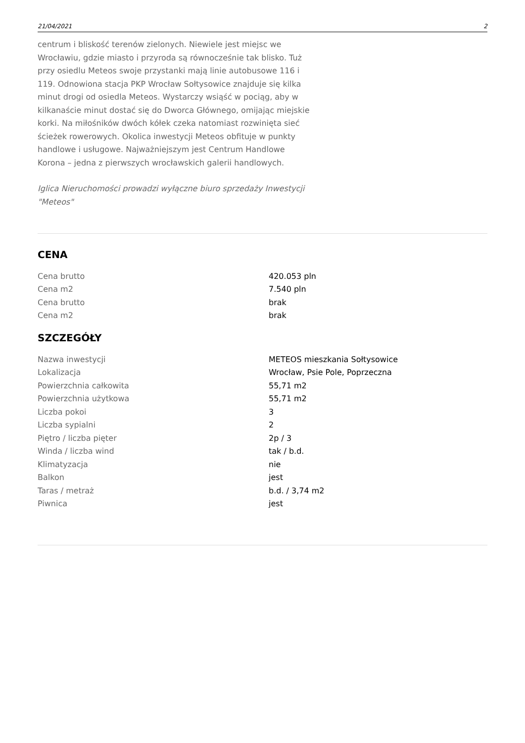21/04/2021 2
centrum i bliskość terenów zielonych. Niewiele jest miejsc we Wrocławiu, gdzie miasto i przyroda są równocześnie tak blisko. Tuż przy osiedlu Meteos swoje przystanki mają linie autobusowe 116 i 119. Odnowiona stacja PKP Wrocław Sołtysowice znajduje się kilka minut drogi od osiedla Meteos. Wystarczy wsiąść w pociąg, aby w kilkanaście minut dostać się do Dworca Głównego, omijając miejskie korki. Na miłośników dwóch kółek czeka natomiast rozwinięta sieć ścieżek rowerowych. Okolica inwestycji Meteos obfituje w punkty handlowe i usługowe. Najważniejszym jest Centrum Handlowe Korona – jedna z pierwszych wrocławskich galerii handlowych.
Iglica Nieruchomości prowadzi wyłączne biuro sprzedaży Inwestycji "Meteos"
CENA
| Cena brutto | 420.053 pln |
| Cena m2 | 7.540 pln |
| Cena brutto | brak |
| Cena m2 | brak |
SZCZEGÓŁY
| Nazwa inwestycji | METEOS mieszkania Sołtysowice |
| Lokalizacja | Wrocław, Psie Pole, Poprzeczna |
| Powierzchnia całkowita | 55,71 m2 |
| Powierzchnia użytkowa | 55,71 m2 |
| Liczba pokoi | 3 |
| Liczba sypialni | 2 |
| Piętro / liczba pięter | 2p / 3 |
| Winda / liczba wind | tak / b.d. |
| Klimatyzacja | nie |
| Balkon | jest |
| Taras / metraż | b.d. / 3,74 m2 |
| Piwnica | jest |